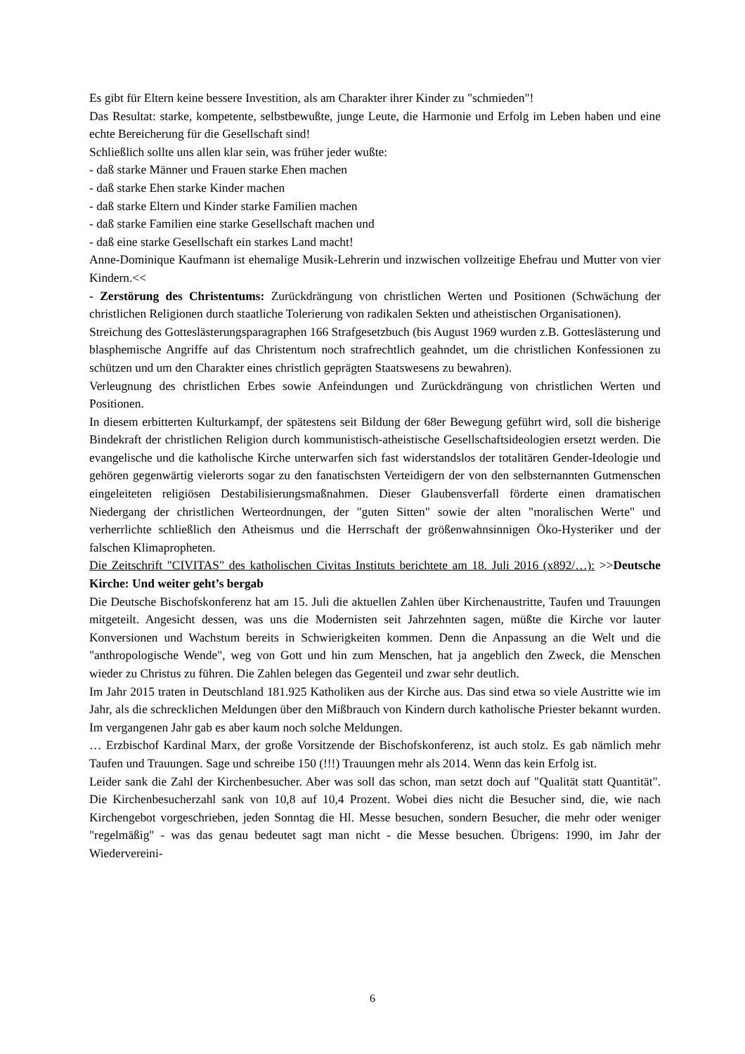Es gibt für Eltern keine bessere Investition, als am Charakter ihrer Kinder zu "schmieden"!
Das Resultat: starke, kompetente, selbstbewußte, junge Leute, die Harmonie und Erfolg im Leben haben und eine echte Bereicherung für die Gesellschaft sind!
Schließlich sollte uns allen klar sein, was früher jeder wußte:
- daß starke Männer und Frauen starke Ehen machen
- daß starke Ehen starke Kinder machen
- daß starke Eltern und Kinder starke Familien machen
- daß starke Familien eine starke Gesellschaft machen und
- daß eine starke Gesellschaft ein starkes Land macht!
Anne-Dominique Kaufmann ist ehemalige Musik-Lehrerin und inzwischen vollzeitige Ehefrau und Mutter von vier Kindern.<<
- Zerstörung des Christentums: Zurückdrängung von christlichen Werten und Positionen (Schwächung der christlichen Religionen durch staatliche Tolerierung von radikalen Sekten und atheistischen Organisationen).
Streichung des Gotteslästerungsparagraphen 166 Strafgesetzbuch (bis August 1969 wurden z.B. Gotteslästerung und blasphemische Angriffe auf das Christentum noch strafrechtlich geahndet, um die christlichen Konfessionen zu schützen und um den Charakter eines christlich geprägten Staatswesens zu bewahren).
Verleugnung des christlichen Erbes sowie Anfeindungen und Zurückdrängung von christlichen Werten und Positionen.
In diesem erbitterten Kulturkampf, der spätestens seit Bildung der 68er Bewegung geführt wird, soll die bisherige Bindekraft der christlichen Religion durch kommunistisch-atheistische Gesellschaftsideologien ersetzt werden. Die evangelische und die katholische Kirche unterwarfen sich fast widerstandslos der totalitären Gender-Ideologie und gehören gegenwärtig vielerorts sogar zu den fanatischsten Verteidigern der von den selbsternannten Gutmenschen eingeleiteten religiösen Destabilisierungsmaßnahmen. Dieser Glaubensverfall förderte einen dramatischen Niedergang der christlichen Werteordnungen, der "guten Sitten" sowie der alten "moralischen Werte" und verherrlichte schließlich den Atheismus und die Herrschaft der größenwahnsinnigen Öko-Hysteriker und der falschen Klimapropheten.
Die Zeitschrift "CIVITAS" des katholischen Civitas Instituts berichtete am 18. Juli 2016 (x892/…): >>Deutsche Kirche: Und weiter geht’s bergab
Die Deutsche Bischofskonferenz hat am 15. Juli die aktuellen Zahlen über Kirchenaustritte, Taufen und Trauungen mitgeteilt. Angesicht dessen, was uns die Modernisten seit Jahrzehnten sagen, müßte die Kirche vor lauter Konversionen und Wachstum bereits in Schwierigkeiten kommen. Denn die Anpassung an die Welt und die "anthropologische Wende", weg von Gott und hin zum Menschen, hat ja angeblich den Zweck, die Menschen wieder zu Christus zu führen. Die Zahlen belegen das Gegenteil und zwar sehr deutlich.
Im Jahr 2015 traten in Deutschland 181.925 Katholiken aus der Kirche aus. Das sind etwa so viele Austritte wie im Jahr, als die schrecklichen Meldungen über den Mißbrauch von Kindern durch katholische Priester bekannt wurden. Im vergangenen Jahr gab es aber kaum noch solche Meldungen.
… Erzbischof Kardinal Marx, der große Vorsitzende der Bischofskonferenz, ist auch stolz. Es gab nämlich mehr Taufen und Trauungen. Sage und schreibe 150 (!!!) Trauungen mehr als 2014. Wenn das kein Erfolg ist.
Leider sank die Zahl der Kirchenbesucher. Aber was soll das schon, man setzt doch auf "Qualität statt Quantität". Die Kirchenbesucherzahl sank von 10,8 auf 10,4 Prozent. Wobei dies nicht die Besucher sind, die, wie nach Kirchengebot vorgeschrieben, jeden Sonntag die Hl. Messe besuchen, sondern Besucher, die mehr oder weniger "regelmäßig" - was das genau bedeutet sagt man nicht - die Messe besuchen. Übrigens: 1990, im Jahr der Wiederverei­ni-
6